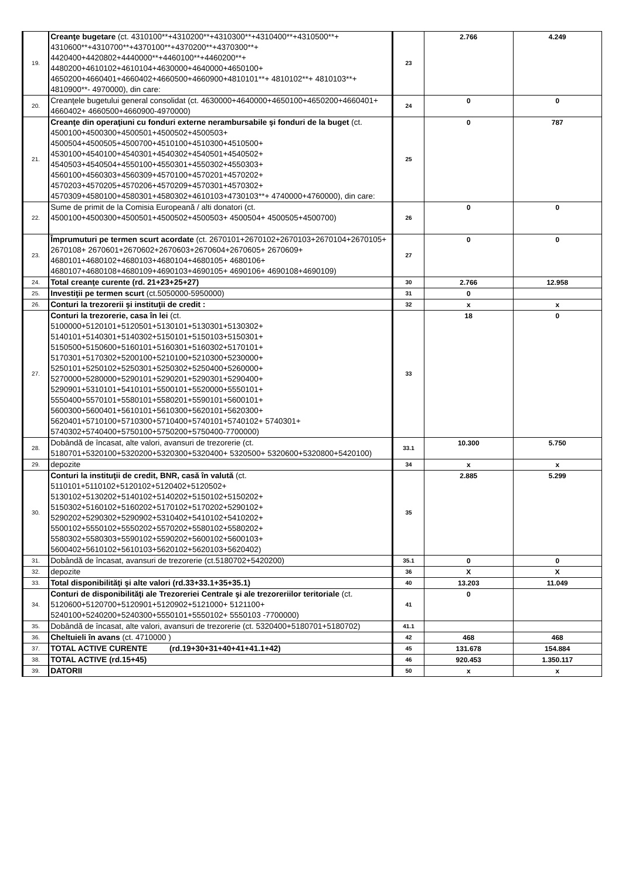| 19. | Creanţe bugetare (ct. 4310100**+4310200**+4310300**+4310400**+4310500**+ 4310600**+4310700**+4370100**+4370200**+4370300**+ 4420400+4420802+4440000**+4460100**+4460200**+ 4480200+4610102+4610104+4630000+4640000+4650100+ 4650200+4660401+4660402+4660500+4660900+4810101**+ 4810102**+ 4810103**+ 4810900**- 4970000), din care: | 23 | 2.766 | 4.249 |
| 20. | Creanţele bugetului general consolidat (ct. 4630000+4640000+4650100+4650200+4660401+ 4660402+ 4660500+4660900-4970000) | 24 | 0 | 0 |
| 21. | Creanţe din operaţiuni cu fonduri externe nerambursabile şi fonduri de la buget (ct. 4500100+4500300+4500501+4500502+4500503+ 4500504+4500505+4500700+4510100+4510300+4510500+ 4530100+4540100+4540301+4540302+4540501+4540502+ 4540503+4540504+4550100+4550301+4550302+4550303+ 4560100+4560303+4560309+4570100+4570201+4570202+ 4570203+4570205+4570206+4570209+4570301+4570302+ 4570309+4580100+4580301+4580302+4610103+4730103**+ 4740000+4760000), din care: | 25 | 0 | 787 |
| 22. | Sume de primit de la Comisia Europeană / alti donatori (ct. 4500100+4500300+4500501+4500502+4500503+ 4500504+ 4500505+4500700) | 26 | 0 | 0 |
| 23. | Împrumuturi pe termen scurt acordate (ct. 2670101+2670102+2670103+2670104+2670105+ 2670108+ 2670601+2670602+2670603+2670604+2670605+ 2670609+ 4680101+4680102+4680103+4680104+4680105+ 4680106+ 4680107+4680108+4680109+4690103+4690105+ 4690106+ 4690108+4690109) | 27 | 0 | 0 |
| 24. | Total creanţe curente (rd. 21+23+25+27) | 30 | 2.766 | 12.958 |
| 25. | Investiţii pe termen scurt (ct.5050000-5950000) | 31 | 0 | |
| 26. | Conturi la trezorerii şi instituţii de credit : | 32 | x | x |
| 27. | Conturi la trezorerie, casa în lei (ct. 5100000+5120101+5120501+5130101+5130301+5130302+ 5140101+5140301+5140302+5150101+5150103+5150301+ 5150500+5150600+5160101+5160301+5160302+5170101+ 5170301+5170302+5200100+5210100+5210300+5230000+ 5250101+5250102+5250301+5250302+5250400+5260000+ 5270000+5280000+5290101+5290201+5290301+5290400+ 5290901+5310101+5410101+5500101+5520000+5550101+ 5550400+5570101+5580101+5580201+5590101+5600101+ 5600300+5600401+5610101+5610300+5620101+5620300+ 5620401+5710100+5710300+5710400+5740101+5740102+ 5740301+ 5740302+5740400+5750100+5750200+5750400-7700000) | 33 | 18 | 0 |
| 28. | Dobândă de încasat, alte valori, avansuri de trezorerie (ct. 5180701+5320100+5320200+5320300+5320400+ 5320500+ 5320600+5320800+5420100) | 33.1 | 10.300 | 5.750 |
| 29. | depozite | 34 | x | x |
| 30. | Conturi la instituţii de credit, BNR, casă în valută (ct. 5110101+5110102+5120102+5120402+5120502+ 5130102+5130202+5140102+5140202+5150102+5150202+ 5150302+5160102+5160202+5170102+5170202+5290102+ 5290202+5290302+5290902+5310402+5410102+5410202+ 5500102+5550102+5550202+5570202+5580102+5580202+ 5580302+5580303+5590102+5590202+5600102+5600103+ 5600402+5610102+5610103+5620102+5620103+5620402) | 35 | 2.885 | 5.299 |
| 31. | Dobândă de încasat, avansuri de trezorerie (ct.5180702+5420200) | 35.1 | 0 | 0 |
| 32. | depozite | 36 | X | X |
| 33. | Total disponibilităţi şi alte valori (rd.33+33.1+35+35.1) | 40 | 13.203 | 11.049 |
| 34. | Conturi de disponibilităţi ale Trezoreriei Centrale şi ale trezoreriilor teritoriale (ct. 5120600+5120700+5120901+5120902+5121000+ 5121100+ 5240100+5240200+5240300+5550101+5550102+ 5550103 -7700000) | 41 | 0 | |
| 35. | Dobândă de încasat, alte valori, avansuri de trezorerie (ct. 5320400+5180701+5180702) | 41.1 | | |
| 36. | Cheltuieli în avans (ct. 4710000 ) | 42 | 468 | 468 |
| 37. | TOTAL ACTIVE CURENTE (rd.19+30+31+40+41+41.1+42) | 45 | 131.678 | 154.884 |
| 38. | TOTAL ACTIVE (rd.15+45) | 46 | 920.453 | 1.350.117 |
| 39. | DATORII | 50 | x | x |